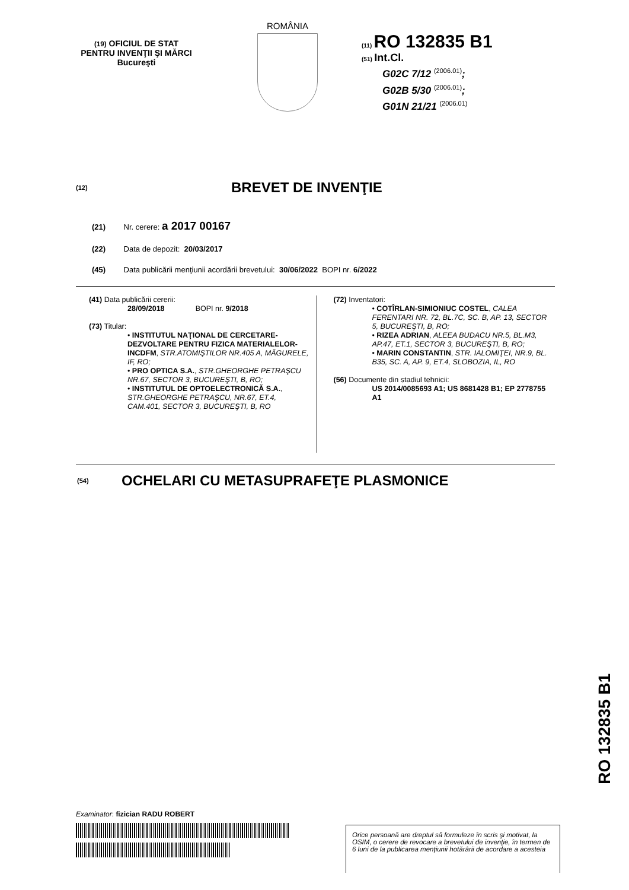(19) OFICIUL DE STAT
PENTRU INVENŢII ŞI MĂRCI
Bucureşti
ROMÂNIA
(11) RO 132835 B1
(51) Int.Cl.
G02C 7/12 <sup>(2006.01)</sup>;
G02B 5/30 <sup>(2006.01)</sup>;
G01N 21/21 <sup>(2006.01)</sup>
(12) BREVET DE INVENŢIE
(21) Nr. cerere: a 2017 00167
(22) Data de depozit: 20/03/2017
(45) Data publicării menţiunii acordării brevetului: 30/06/2022 BOPI nr. 6/2022
(41) Data publicării cererii:
28/09/2018 BOPI nr. 9/2018
(73) Titular:
• INSTITUTUL NAŢIONAL DE CERCETARE-DEZVOLTARE PENTRU FIZICA MATERIALELOR-INCDFM, STR.ATOMIŞTILOR NR.405 A, MĂGURELE, IF, RO;
• PRO OPTICA S.A., STR.GHEORGHE PETRAŞCU NR.67, SECTOR 3, BUCUREŞTI, B, RO;
• INSTITUTUL DE OPTOELECTRONICĂ S.A., STR.GHEORGHE PETRAŞCU, NR.67, ET.4, CAM.401, SECTOR 3, BUCUREŞTI, B, RO
(72) Inventatori:
• COTÎRLAN-SIMIONIUC COSTEL, CALEA FERENTARI NR. 72, BL.7C, SC. B, AP. 13, SECTOR 5, BUCUREŞTI, B, RO;
• RIZEA ADRIAN, ALEEA BUDACU NR.5, BL.M3, AP.47, ET.1, SECTOR 3, BUCUREŞTI, B, RO;
• MARIN CONSTANTIN, STR. IALOMIŢEI, NR.9, BL. B35, SC. A, AP. 9, ET.4, SLOBOZIA, IL, RO
(56) Documente din stadiul tehnicii:
US 2014/0085693 A1; US 8681428 B1; EP 2778755 A1
(54) OCHELARI CU METASUPRAFEŢE PLASMONICE
RO 132835 B1
Examinator: fizician RADU ROBERT
Orice persoană are dreptul să formuleze în scris şi motivat, la OSIM, o cerere de revocare a brevetului de invenţie, în termen de 6 luni de la publicarea menţiunii hotărârii de acordare a acesteia